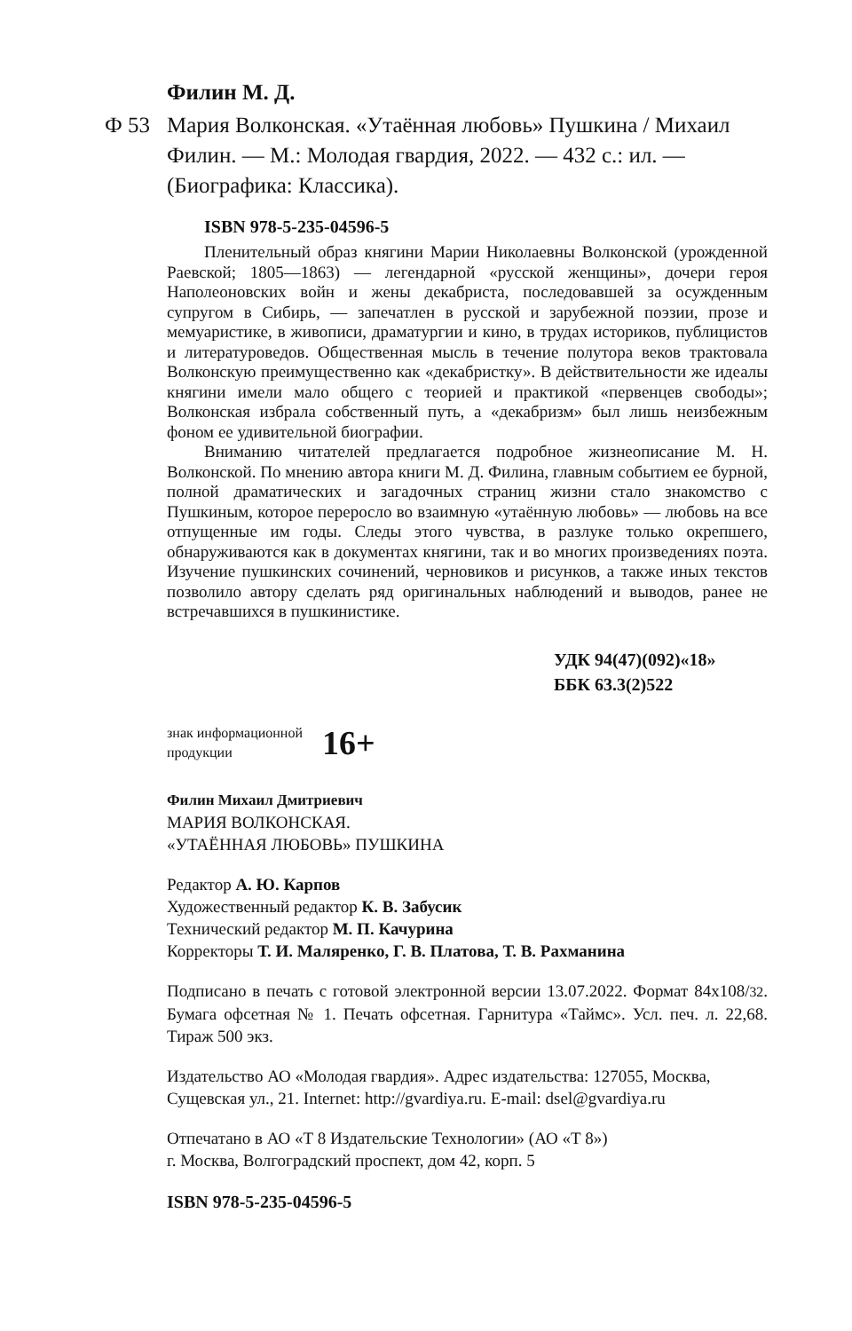Филин М. Д.
Ф 53 Мария Волконская. «Утаённая любовь» Пушкина / Михаил Филин. — М.: Молодая гвардия, 2022. — 432 с.: ил. — (Биографика: Классика).
ISBN 978-5-235-04596-5
Пленительный образ княгини Марии Николаевны Волконской (урожденной Раевской; 1805—1863) — легендарной «русской женщины», дочери героя Наполеоновских войн и жены декабриста, последовавшей за осужденным супругом в Сибирь, — запечатлен в русской и зарубежной поэзии, прозе и мемуаристике, в живописи, драматургии и кино, в трудах историков, публицистов и литературоведов. Общественная мысль в течение полутора веков трактовала Волконскую преимущественно как «декабристку». В действительности же идеалы княгини имели мало общего с теорией и практикой «первенцев свободы»; Волконская избрала собственный путь, а «декабризм» был лишь неизбежным фоном ее удивительной биографии.
Вниманию читателей предлагается подробное жизнеописание М. Н. Волконской. По мнению автора книги М. Д. Филина, главным событием ее бурной, полной драматических и загадочных страниц жизни стало знакомство с Пушкиным, которое переросло во взаимную «утаённую любовь» — любовь на все отпущенные им годы. Следы этого чувства, в разлуке только окрепшего, обнаруживаются как в документах княгини, так и во многих произведениях поэта. Изучение пушкинских сочинений, черновиков и рисунков, а также иных текстов позволило автору сделать ряд оригинальных наблюдений и выводов, ранее не встречавшихся в пушкинистике.
УДК 94(47)(092)«18»
ББК 63.3(2)522
знак информационной
продукции
16+
Филин Михаил Дмитриевич
МАРИЯ ВОЛКОНСКАЯ.
«УТАЁННАЯ ЛЮБОВЬ» ПУШКИНА
Редактор А. Ю. Карпов
Художественный редактор К. В. Забусик
Технический редактор М. П. Качурина
Корректоры Т. И. Маляренко, Г. В. Платова, Т. В. Рахманина
Подписано в печать с готовой электронной версии 13.07.2022. Формат 84х108/32. Бумага офсетная № 1. Печать офсетная. Гарнитура «Таймс». Усл. печ. л. 22,68. Тираж 500 экз.
Издательство АО «Молодая гвардия». Адрес издательства: 127055, Москва, Сущевская ул., 21. Internet: http://gvardiya.ru. E-mail: dsel@gvardiya.ru
Отпечатано в АО «Т 8 Издательские Технологии» (АО «Т 8»)
г. Москва, Волгоградский проспект, дом 42, корп. 5
ISBN 978-5-235-04596-5